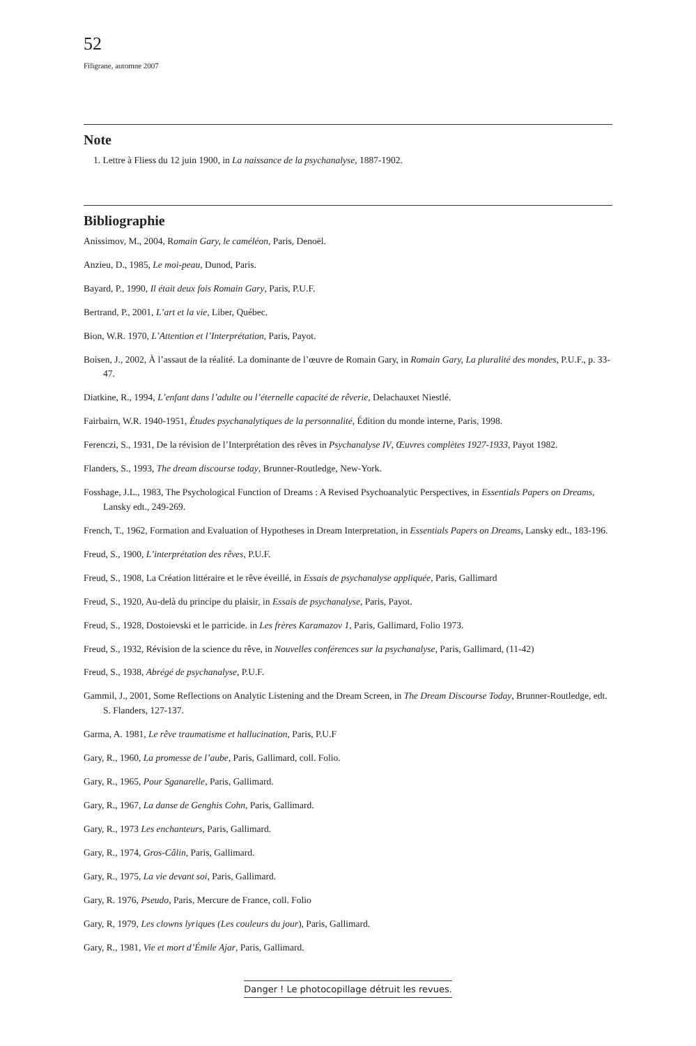52
Filigrane, automne 2007
Note
1. Lettre à Fliess du 12 juin 1900, in La naissance de la psychanalyse, 1887-1902.
Bibliographie
Anissimov, M., 2004, Romain Gary, le caméléon, Paris, Denoël.
Anzieu, D., 1985, Le moi-peau, Dunod, Paris.
Bayard, P., 1990, Il était deux fois Romain Gary, Paris, P.U.F.
Bertrand, P., 2001, L’art et la vie, Liber, Québec.
Bion, W.R. 1970, L’Attention et l’Interprétation, Paris, Payot.
Boisen, J., 2002, À l’assaut de la réalité. La dominante de l’œuvre de Romain Gary, in Romain Gary, La pluralité des mondes, P.U.F., p. 33-47.
Diatkine, R., 1994, L’enfant dans l’adulte ou l’éternelle capacité de rêverie, Delachauxet Niestlé.
Fairbairn, W.R. 1940-1951, Études psychanalytiques de la personnalité, Édition du monde interne, Paris, 1998.
Ferenczi, S., 1931, De la révision de l’Interprétation des rêves in Psychanalyse IV, Œuvres complètes 1927-1933, Payot 1982.
Flanders, S., 1993, The dream discourse today, Brunner-Routledge, New-York.
Fosshage, J.L., 1983, The Psychological Function of Dreams : A Revised Psychoanalytic Perspectives, in Essentials Papers on Dreams, Lansky edt., 249-269.
French, T., 1962, Formation and Evaluation of Hypotheses in Dream Interpretation, in Essentials Papers on Dreams, Lansky edt., 183-196.
Freud, S., 1900, L’interprétation des rêves, P.U.F.
Freud, S., 1908, La Création littéraire et le rêve éveillé, in Essais de psychanalyse appliquée, Paris, Gallimard
Freud, S., 1920, Au-delà du principe du plaisir, in Essais de psychanalyse, Paris, Payot.
Freud, S., 1928, Dostoievski et le parricide. in Les frères Karamazov 1, Paris, Gallimard, Folio 1973.
Freud, S., 1932, Révision de la science du rêve, in Nouvelles conférences sur la psychanalyse, Paris, Gallimard, (11-42)
Freud, S., 1938, Abrégé de psychanalyse, P.U.F.
Gammil, J., 2001, Some Reflections on Analytic Listening and the Dream Screen, in The Dream Discourse Today, Brunner-Routledge, edt. S. Flanders, 127-137.
Garma, A. 1981, Le rêve traumatisme et hallucination, Paris, P.U.F
Gary, R., 1960, La promesse de l’aube, Paris, Gallimard, coll. Folio.
Gary, R., 1965, Pour Sganarelle, Paris, Gallimard.
Gary, R., 1967, La danse de Genghis Cohn, Paris, Gallimard.
Gary, R., 1973 Les enchanteurs, Paris, Gallimard.
Gary, R., 1974, Gros-Câlin, Paris, Gallimard.
Gary, R., 1975, La vie devant soi, Paris, Gallimard.
Gary, R. 1976, Pseudo, Paris, Mercure de France, coll. Folio
Gary, R, 1979, Les clowns lyriques (Les couleurs du jour), Paris, Gallimard.
Gary, R., 1981, Vie et mort d’Émile Ajar, Paris, Gallimard.
Danger ! Le photocopillage détruit les revues.